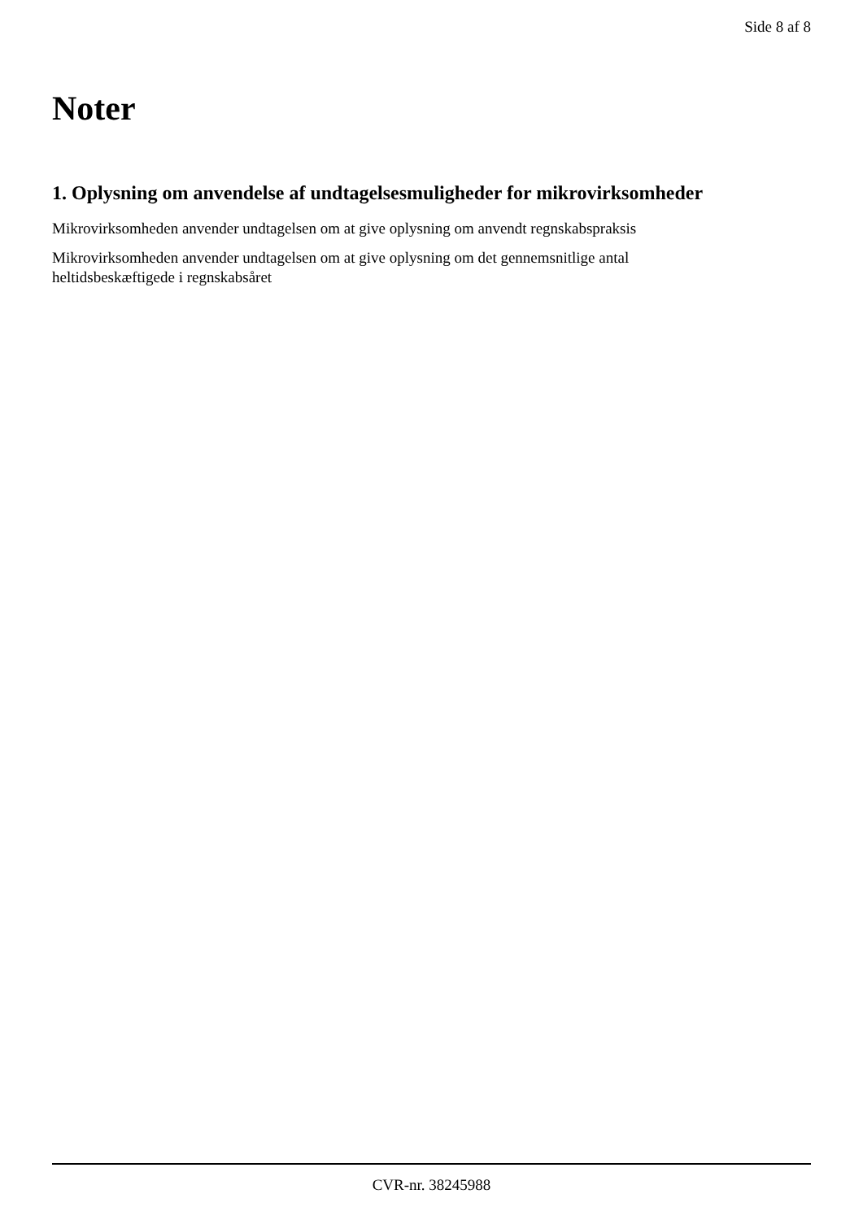Side 8 af 8
Noter
1. Oplysning om anvendelse af undtagelsesmuligheder for mikrovirksomheder
Mikrovirksomheden anvender undtagelsen om at give oplysning om anvendt regnskabspraksis
Mikrovirksomheden anvender undtagelsen om at give oplysning om det gennemsnitlige antal
heltidsbeskæftigede i regnskabsåret
CVR-nr. 38245988